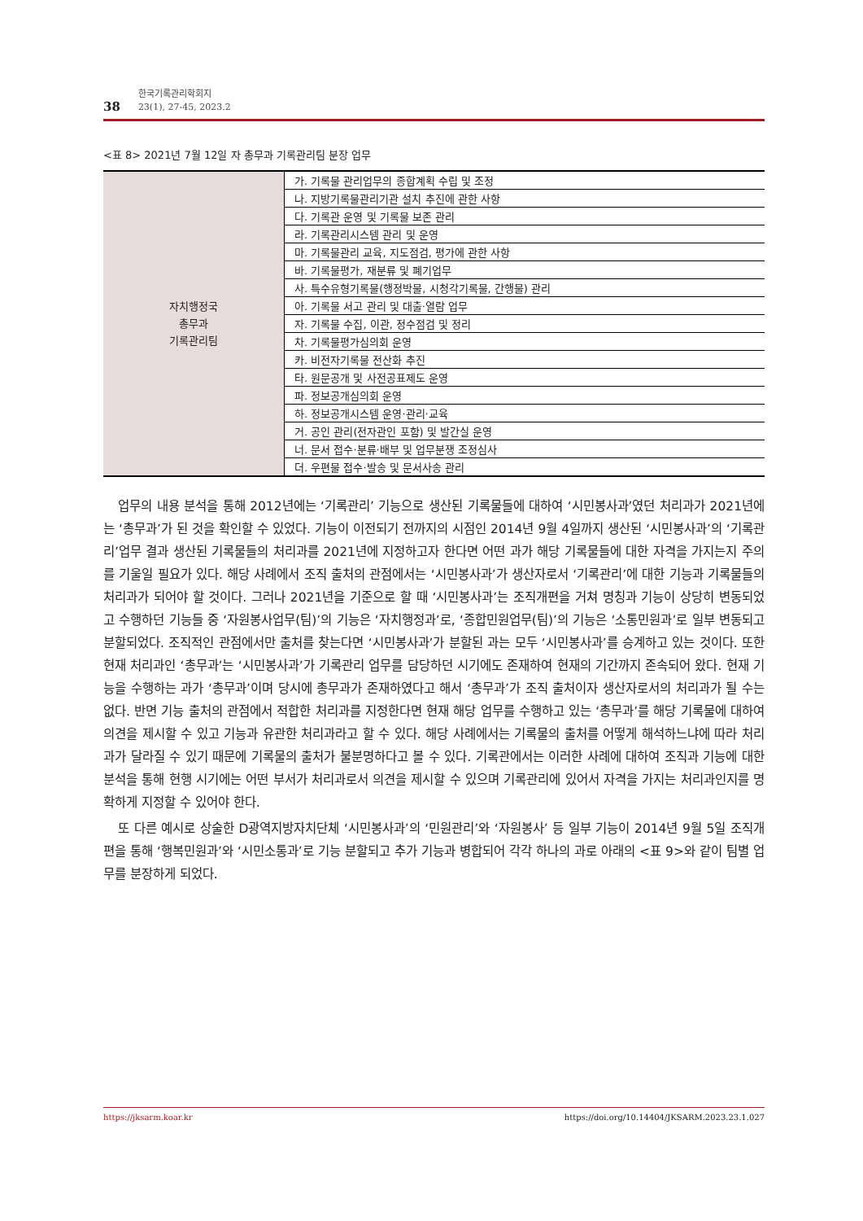38 한국기록관리학회지
23(1), 27-45, 2023.2
<표 8> 2021년 7월 12일 자 총무과 기록관리팀 분장 업무
| 자치행정국 총무과 기록관리팀 | 가. 기록물 관리업무의 종합계획 수립 및 조정 |
| | 나. 지방기록물관리기관 설치 추진에 관한 사항 |
| | 다. 기록관 운영 및 기록물 보존 관리 |
| | 라. 기록관리시스템 관리 및 운영 |
| | 마. 기록물관리 교육, 지도점검, 평가에 관한 사항 |
| | 바. 기록물평가, 재분류 및 폐기업무 |
| | 사. 특수유형기록물(행정박물, 시청각기록물, 간행물) 관리 |
| | 아. 기록물 서고 관리 및 대출·열람 업무 |
| | 자. 기록물 수집, 이관, 정수점검 및 정리 |
| | 차. 기록물평가심의회 운영 |
| | 카. 비전자기록물 전산화 추진 |
| | 타. 원문공개 및 사전공표제도 운영 |
| | 파. 정보공개심의회 운영 |
| | 하. 정보공개시스템 운영·관리·교육 |
| | 거. 공인 관리(전자관인 포함) 및 발간실 운영 |
| | 너. 문서 접수·분류·배부 및 업무분쟁 조정심사 |
| | 더. 우편물 접수·발송 및 문서사송 관리 |
업무의 내용 분석을 통해 2012년에는 ‘기록관리’ 기능으로 생산된 기록물들에 대하여 ‘시민봉사과’였던 처리과가 2021년에는 ‘총무과’가 된 것을 확인할 수 있었다. 기능이 이전되기 전까지의 시점인 2014년 9월 4일까지 생산된 ‘시민봉사과’의 ‘기록관리’업무 결과 생산된 기록물들의 처리과를 2021년에 지정하고자 한다면 어떤 과가 해당 기록물들에 대한 자격을 가지는지 주의를 기울일 필요가 있다. 해당 사례에서 조직 출처의 관점에서는 ‘시민봉사과’가 생산자로서 ‘기록관리’에 대한 기능과 기록물들의 처리과가 되어야 할 것이다. 그러나 2021년을 기준으로 할 때 ‘시민봉사과’는 조직개편을 거쳐 명칭과 기능이 상당히 변동되었고 수행하던 기능들 중 ‘자원봉사업무(팀)’의 기능은 ‘자치행정과’로, ‘종합민원업무(팀)’의 기능은 ‘소통민원과’로 일부 변동되고 분할되었다. 조직적인 관점에서만 출처를 찾는다면 ‘시민봉사과’가 분할된 과는 모두 ‘시민봉사과’를 승계하고 있는 것이다. 또한 현재 처리과인 ‘총무과’는 ‘시민봉사과’가 기록관리 업무를 담당하던 시기에도 존재하여 현재의 기간까지 존속되어 왔다. 현재 기능을 수행하는 과가 ‘총무과’이며 당시에 총무과가 존재하였다고 해서 ‘총무과’가 조직 출처이자 생산자로서의 처리과가 될 수는 없다. 반면 기능 출처의 관점에서 적합한 처리과를 지정한다면 현재 해당 업무를 수행하고 있는 ‘총무과’를 해당 기록물에 대하여 의견을 제시할 수 있고 기능과 유관한 처리과라고 할 수 있다. 해당 사례에서는 기록물의 출처를 어떻게 해석하느냐에 따라 처리과가 달라질 수 있기 때문에 기록물의 출처가 불분명하다고 볼 수 있다. 기록관에서는 이러한 사례에 대하여 조직과 기능에 대한 분석을 통해 현행 시기에는 어떤 부서가 처리과로서 의견을 제시할 수 있으며 기록관리에 있어서 자격을 가지는 처리과인지를 명확하게 지정할 수 있어야 한다.
또 다른 예시로 상술한 D광역지방자치단체 ‘시민봉사과’의 ‘민원관리’와 ‘자원봉사’ 등 일부 기능이 2014년 9월 5일 조직개편을 통해 ‘행복민원과’와 ‘시민소통과’로 기능 분할되고 추가 기능과 병합되어 각각 하나의 과로 아래의 <표 9>와 같이 팀별 업무를 분장하게 되었다.
https://jksarm.koar.kr https://doi.org/10.14404/JKSARM.2023.23.1.027